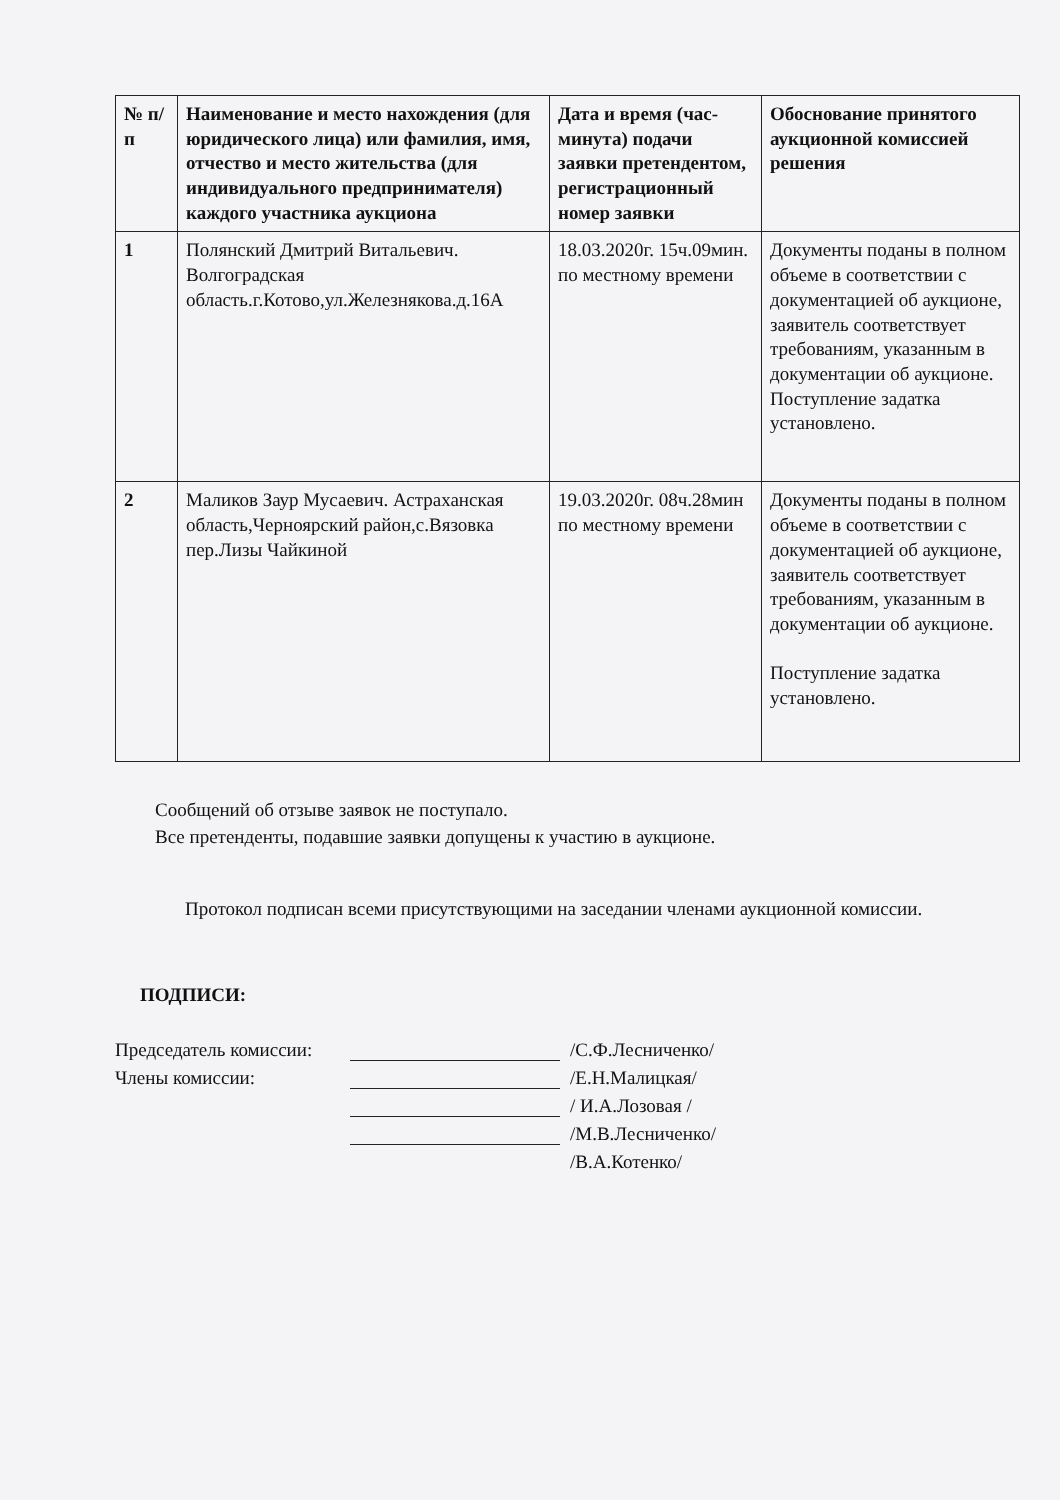| № п/п | Наименование и место нахождения (для юридического лица) или фамилия, имя, отчество и место жительства (для индивидуального предпринимателя) каждого участника аукциона | Дата и время (час-минута) подачи заявки претендентом, регистрационный номер заявки | Обоснование принятого аукционной комиссией решения |
| --- | --- | --- | --- |
| 1 | Полянский Дмитрий Витальевич. Волгоградская область.г.Котово,ул.Железнякова.д.16А | 18.03.2020г. 15ч.09мин. по местному времени | Документы поданы в полном объеме в соответствии с документацией об аукционе, заявитель соответствует требованиям, указанным в документации об аукционе. Поступление задатка установлено. |
| 2 | Маликов Заур Мусаевич. Астраханская область,Черноярский район,с.Вязовка пер.Лизы Чайкиной | 19.03.2020г. 08ч.28мин по местному времени | Документы поданы в полном объеме в соответствии с документацией об аукционе, заявитель соответствует требованиям, указанным в документации об аукционе. Поступление задатка установлено. |
Сообщений об отзыве заявок не поступало.
Все претенденты, подавшие заявки допущены к участию в аукционе.
Протокол подписан всеми присутствующими на заседании членами аукционной комиссии.
ПОДПИСИ:
Председатель комиссии: /С.Ф.Лесниченко/
Члены комиссии: /Е.Н.Малицкая/
/ И.А.Лозовая /
/М.В.Лесниченко/
/В.А.Котенко/